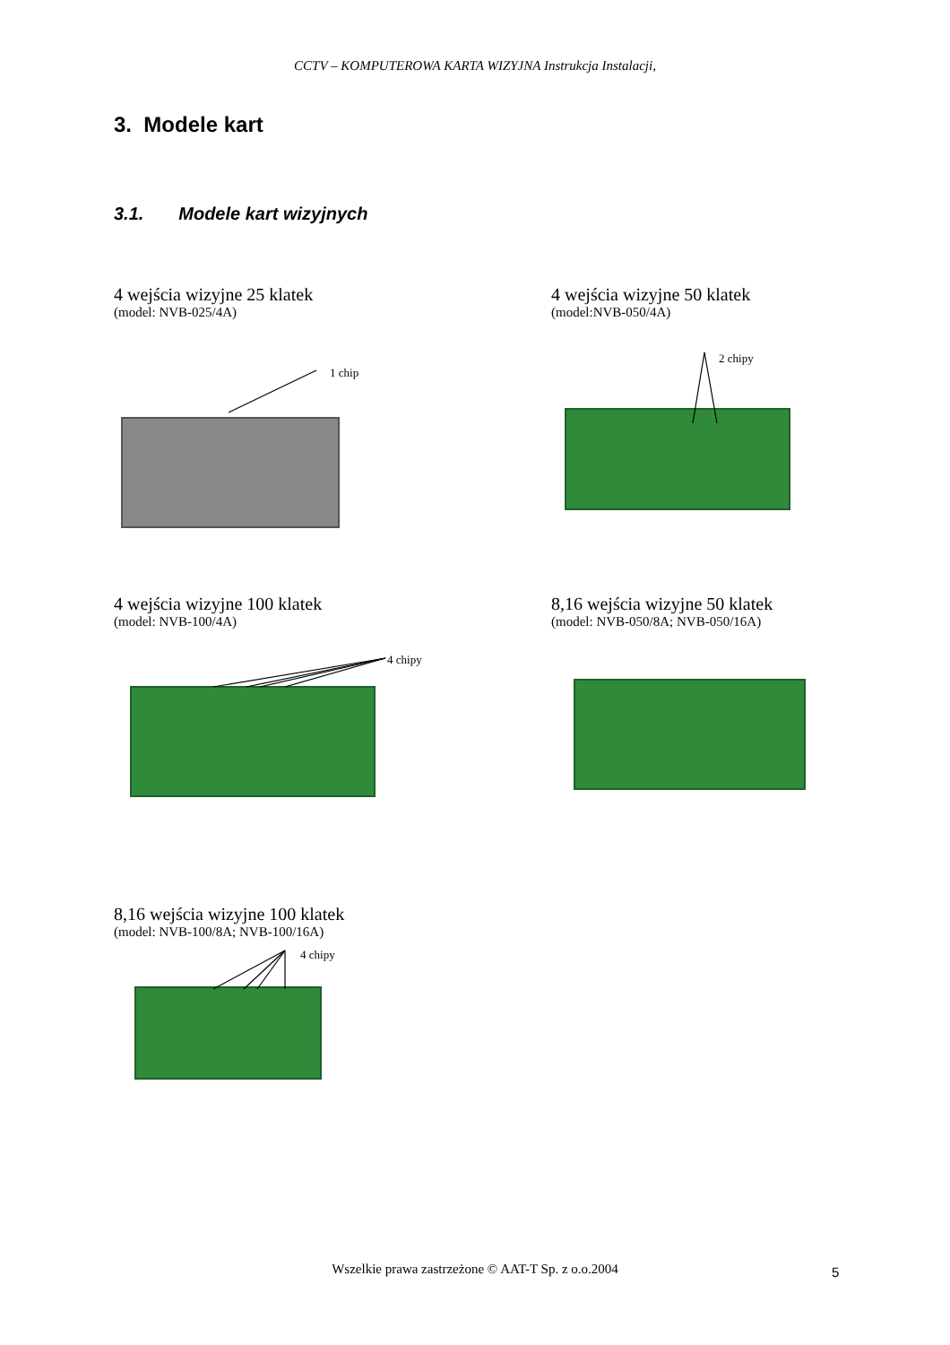CCTV – KOMPUTEROWA KARTA WIZYJNA Instrukcja Instalacji,
3. Modele kart
3.1. Modele kart wizyjnych
4 wejścia wizyjne 25 klatek
(model: NVB-025/4A)
1 chip
4 wejścia wizyjne 50 klatek
(model:NVB-050/4A)
2 chipy
4 wejścia wizyjne 100 klatek
(model: NVB-100/4A)
4 chipy
8,16 wejścia wizyjne 50 klatek
(model: NVB-050/8A; NVB-050/16A)
8,16 wejścia wizyjne 100 klatek
(model: NVB-100/8A; NVB-100/16A)
4 chipy
Wszelkie prawa zastrzeżone © AAT-T Sp. z o.o.2004 5